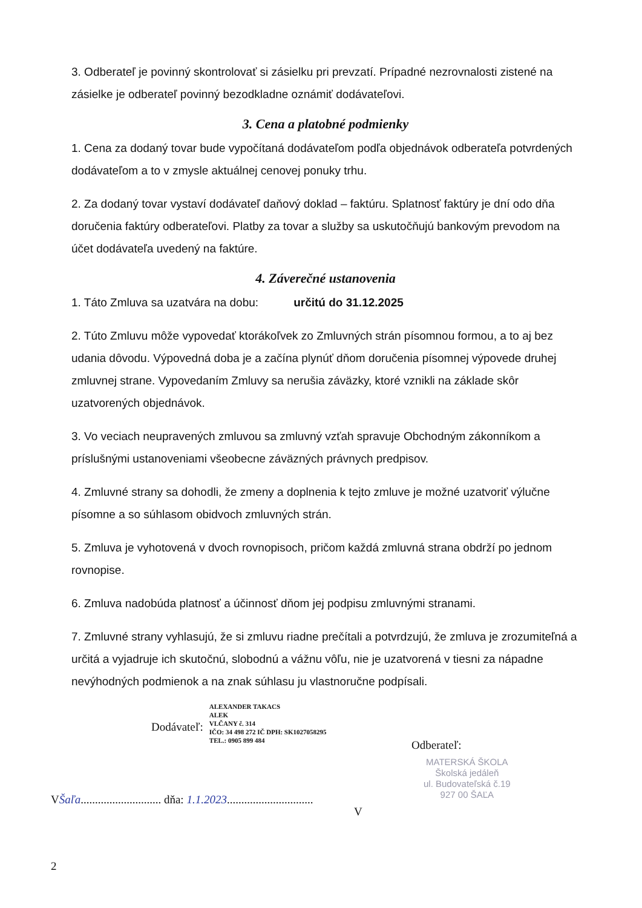3. Odberateľ je povinný skontrolovať si zásielku pri prevzatí. Prípadné nezrovnalosti zistené na zásielke je odberateľ povinný bezodkladne oznámiť dodávateľovi.
3. Cena a platobné podmienky
1. Cena za dodaný tovar bude vypočítaná dodávateľom podľa objednávok odberateľa potvrdených dodávateľom a to v zmysle aktuálnej cenovej ponuky trhu.
2. Za dodaný tovar vystaví dodávateľ daňový doklad – faktúru. Splatnosť faktúry je dní odo dňa doručenia faktúry odberateľovi. Platby za tovar a služby sa uskutočňujú bankovým prevodom na účet dodávateľa uvedený na faktúre.
4. Záverečné ustanovenia
1. Táto Zmluva sa uzatvára na dobu: určitú do 31.12.2025
2. Túto Zmluvu môže vypovedať ktorákoľvek zo Zmluvných strán písomnou formou, a to aj bez udania dôvodu. Výpovedná doba je a začína plynúť dňom doručenia písomnej výpovede druhej zmluvnej strane. Vypovedaním Zmluvy sa nerušia záväzky, ktoré vznikli na základe skôr uzatvorených objednávok.
3. Vo veciach neupravených zmluvou sa zmluvný vzťah spravuje Obchodným zákonníkom a príslušnými ustanoveniami všeobecne záväzných právnych predpisov.
4. Zmluvné strany sa dohodli, že zmeny a doplnenia k tejto zmluve je možné uzatvoriť výlučne písomne a so súhlasom obidvoch zmluvných strán.
5. Zmluva je vyhotovená v dvoch rovnopisoch, pričom každá zmluvná strana obdrží po jednom rovnopise.
6. Zmluva nadobúda platnosť a účinnosť dňom jej podpisu zmluvnými stranami.
7. Zmluvné strany vyhlasujú, že si zmluvu riadne prečítali a potvrdzujú, že zmluva je zrozumiteľná a určitá a vyjadruje ich skutočnú, slobodnú a vážnu vôľu, nie je uzatvorená v tiesni za nápadne nevýhodných podmienok a na znak súhlasu ju vlastnoručne podpísali.
Dodávateľ:
ALEXANDER TAKACS
ALEK
VLČANY č. 314
IČO: 34 498 272 IČ DPH: SK1027058295
TEL.: 0905 899 484
Odberateľ:
MATERSKÁ ŠKOLA
Školská jedáleň
ul. Budovateľská č.19
927 00 ŠAĽA
VŠaľa............................ dňa: 1.1.2023..............................
V
2